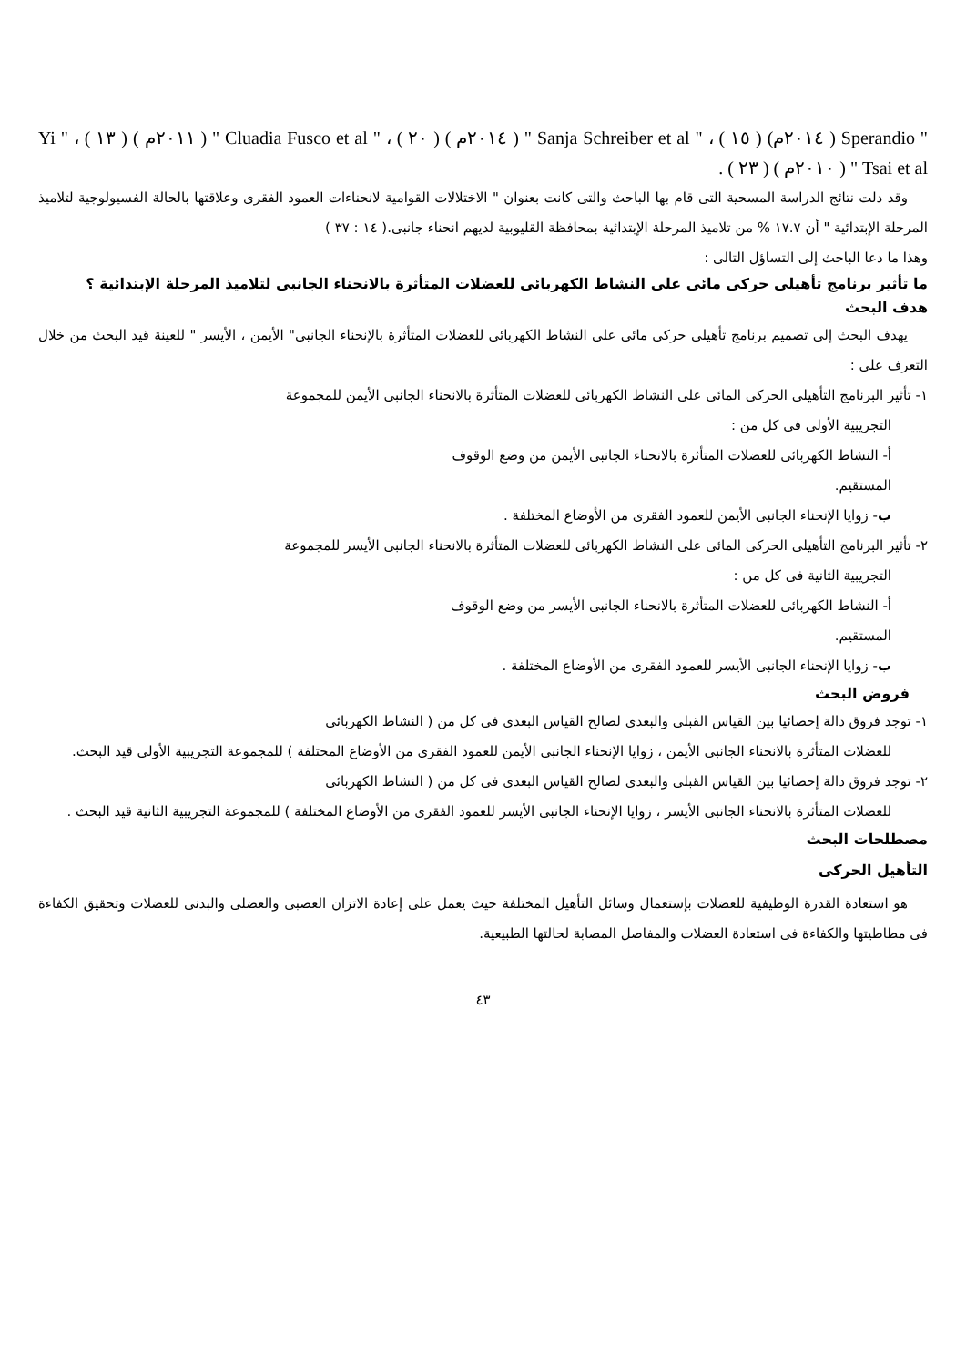" Sperandio ( ٢٠١٤م) ( ١٥ ) ، " Sanja Schreiber et al " ( ٢٠١٤م ) ( ٢٠ ) ، " Cluadia Fusco et al " ( ٢٠١١م ) ( ١٣ ) ، " Yi Tsai et al " ( ٢٠١٠م ) ( ٢٣ ) .
وقد دلت نتائج الدراسة المسحية التى قام بها الباحث والتى كانت بعنوان " الاختلالات القوامية لانحناءات العمود الفقرى وعلاقتها بالحالة الفسيولوجية لتلاميذ المرحلة الإبتدائية " أن ١٧.٧ % من تلاميذ المرحلة الإبتدائية بمحافظة القليوبية لديهم انحناء جانبى.( ١٤ : ٣٧ )
وهذا ما دعا الباحث إلى التساؤل التالى :
ما تأثير برنامج تأهيلى حركى مائى على النشاط الكهربائى للعضلات المتأثرة بالانحناء الجانبى لتلاميذ المرحلة الإبتدائية ؟
هدف البحث
يهدف البحث إلى تصميم برنامج تأهيلى حركى مائى على النشاط الكهربائى للعضلات المتأثرة بالإنحناء الجانبى" الأيمن ، الأيسر " للعينة قيد البحث من خلال التعرف على :
١- تأثير البرنامج التأهيلى الحركى المائى على النشاط الكهربائى للعضلات المتأثرة بالانحناء الجانبى الأيمن للمجموعة
التجريبية الأولى فى كل من :
أ- النشاط الكهربائى للعضلات المتأثرة بالانحناء الجانبى الأيمن من وضع الوقوف
المستقيم.
ب- زوايا الإنحناء الجانبى الأيمن للعمود الفقرى من الأوضاع المختلفة .
٢- تأثير البرنامج التأهيلى الحركى المائى على النشاط الكهربائى للعضلات المتأثرة بالانحناء الجانبى الأيسر للمجموعة
التجريبية الثانية فى كل من :
أ- النشاط الكهربائى للعضلات المتأثرة بالانحناء الجانبى الأيسر من وضع الوقوف
المستقيم.
ب- زوايا الإنحناء الجانبى الأيسر للعمود الفقرى من الأوضاع المختلفة .
فروض البحث
١- توجد فروق دالة إحصائيا بين القياس القبلى والبعدى لصالح القياس البعدى فى كل من ( النشاط الكهربائى
للعضلات المتأثرة بالانحناء الجانبى الأيمن ، زوايا الإنحناء الجانبى الأيمن للعمود الفقرى من الأوضاع المختلفة ) للمجموعة التجريبية الأولى قيد البحث.
٢- توجد فروق دالة إحصائيا بين القياس القبلى والبعدى لصالح القياس البعدى فى كل من ( النشاط الكهربائى
للعضلات المتأثرة بالانحناء الجانبى الأيسر ، زوايا الإنحناء الجانبى الأيسر للعمود الفقرى من الأوضاع المختلفة ) للمجموعة التجريبية الثانية قيد البحث .
مصطلحات البحث
التأهيل الحركى
هو استعادة القدرة الوظيفية للعضلات بإستعمال وسائل التأهيل المختلفة حيث يعمل على إعادة الاتزان العصبى والعضلى والبدنى للعضلات وتحقيق الكفاءة فى مطاطيتها والكفاءة فى استعادة العضلات والمفاصل المصابة لحالتها الطبيعية.
٤٣